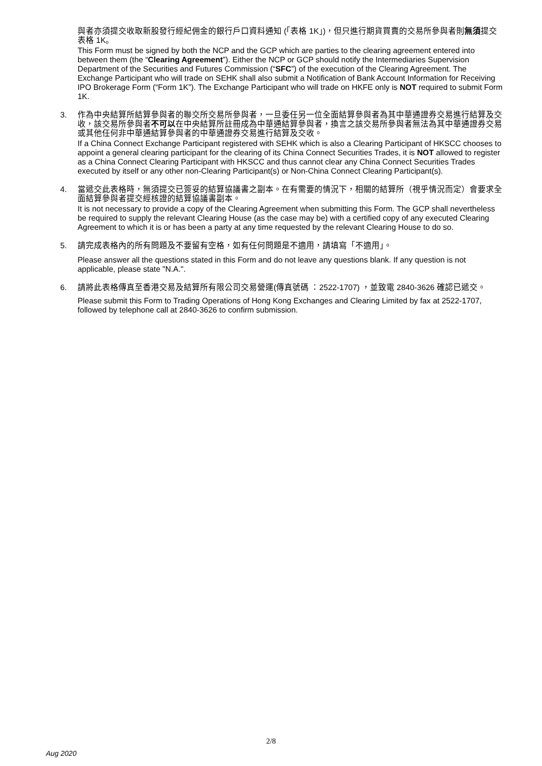與者亦須提交收取新股發行經紀佣金的銀行戶口資料通知 (「表格 1K」)，但只進行期貨買賣的交易所參與者則無須提交表格 1K。
This Form must be signed by both the NCP and the GCP which are parties to the clearing agreement entered into between them (the “Clearing Agreement”). Either the NCP or GCP should notify the Intermediaries Supervision Department of the Securities and Futures Commission (“SFC”) of the execution of the Clearing Agreement. The Exchange Participant who will trade on SEHK shall also submit a Notification of Bank Account Information for Receiving IPO Brokerage Form (“Form 1K”). The Exchange Participant who will trade on HKFE only is NOT required to submit Form 1K.
3. 作為中央結算所結算參與者的聯交所交易所參與者，一旦委任另一位全面結算參與者為其中華通證券交易進行結算及交收，該交易所參與者不可以在中央結算所註冊成為中華通結算參與者，換言之該交易所參與者無法為其中華通證券交易或其他任何非中華通結算參與者的中華通證券交易進行結算及交收。
If a China Connect Exchange Participant registered with SEHK which is also a Clearing Participant of HKSCC chooses to appoint a general clearing participant for the clearing of its China Connect Securities Trades, it is NOT allowed to register as a China Connect Clearing Participant with HKSCC and thus cannot clear any China Connect Securities Trades executed by itself or any other non-Clearing Participant(s) or Non-China Connect Clearing Participant(s).
4. 當遞交此表格時，無須提交已簽妥的結算協議書之副本。在有需要的情況下，相關的結算所（視乎情況而定）會要求全面結算參與者提交經核證的結算協議書副本。
It is not necessary to provide a copy of the Clearing Agreement when submitting this Form. The GCP shall nevertheless be required to supply the relevant Clearing House (as the case may be) with a certified copy of any executed Clearing Agreement to which it is or has been a party at any time requested by the relevant Clearing House to do so.
5. 請完成表格內的所有問題及不要留有空格，如有任何問題是不適用，請填寫「不適用」。
Please answer all the questions stated in this Form and do not leave any questions blank. If any question is not applicable, please state "N.A.".
6. 請將此表格傳真至香港交易及結算所有限公司交易營運(傳真號碼 ：2522-1707) ，並致電 2840-3626 確認已遞交。
Please submit this Form to Trading Operations of Hong Kong Exchanges and Clearing Limited by fax at 2522-1707, followed by telephone call at 2840-3626 to confirm submission.
2/8
Aug 2020